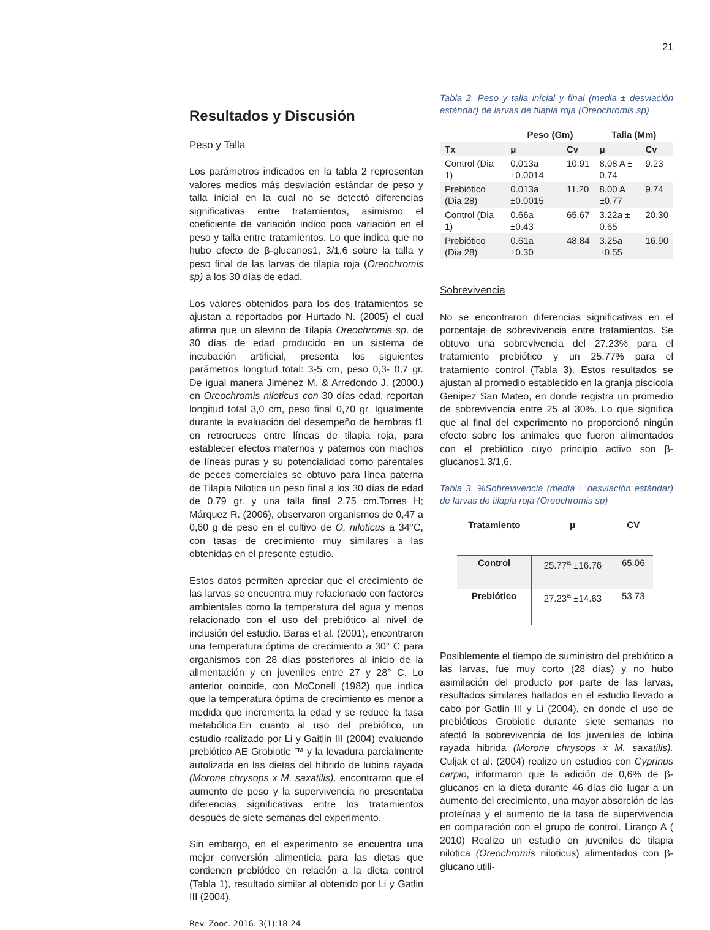21
Resultados y Discusión
Peso y Talla
Los parámetros indicados en la tabla 2 representan valores medios más desviación estándar de peso y talla inicial en la cual no se detectó diferencias significativas entre tratamientos, asimismo el coeficiente de variación indico poca variación en el peso y talla entre tratamientos. Lo que indica que no hubo efecto de β-glucanos1, 3/1,6 sobre la talla y peso final de las larvas de tilapia roja (Oreochromis sp) a los 30 días de edad.
Los valores obtenidos para los dos tratamientos se ajustan a reportados por Hurtado N. (2005) el cual afirma que un alevino de Tilapia Oreochromis sp. de 30 días de edad producido en un sistema de incubación artificial, presenta los siguientes parámetros longitud total: 3-5 cm, peso 0,3- 0,7 gr. De igual manera Jiménez M. & Arredondo J. (2000.) en Oreochromis niloticus con 30 días edad, reportan longitud total 3,0 cm, peso final 0,70 gr. Igualmente durante la evaluación del desempeño de hembras f1 en retrocruces entre líneas de tilapia roja, para establecer efectos maternos y paternos con machos de líneas puras y su potencialidad como parentales de peces comerciales se obtuvo para línea paterna de Tilapia Nilotica un peso final a los 30 días de edad de 0.79 gr. y una talla final 2.75 cm.Torres H; Márquez R. (2006), observaron organismos de 0,47 a 0,60 g de peso en el cultivo de O. niloticus a 34°C, con tasas de crecimiento muy similares a las obtenidas en el presente estudio.
Estos datos permiten apreciar que el crecimiento de las larvas se encuentra muy relacionado con factores ambientales como la temperatura del agua y menos relacionado con el uso del prebiótico al nivel de inclusión del estudio. Baras et al. (2001), encontraron una temperatura óptima de crecimiento a 30° C para organismos con 28 días posteriores al inicio de la alimentación y en juveniles entre 27 y 28° C. Lo anterior coincide, con McConell (1982) que indica que la temperatura óptima de crecimiento es menor a medida que incrementa la edad y se reduce la tasa metabólica.En cuanto al uso del prebiótico, un estudio realizado por Li y Gaitlin III (2004) evaluando prebiótico AE Grobiotic ™ y la levadura parcialmente autolizada en las dietas del hibrido de lubina rayada (Morone chrysops x M. saxatilis), encontraron que el aumento de peso y la supervivencia no presentaba diferencias significativas entre los tratamientos después de siete semanas del experimento.
Sin embargo, en el experimento se encuentra una mejor conversión alimenticia para las dietas que contienen prebiótico en relación a la dieta control (Tabla 1), resultado similar al obtenido por Li y Gatlin III (2004).
Rev. Zooc. 2016. 3(1):18-24
Tabla 2. Peso y talla inicial y final (media ± desviación estándar) de larvas de tilapia roja (Oreochromis sp)
| | Peso (Gm) | | Talla (Mm) | |
| --- | --- | --- | --- | --- |
| Tx | μ | Cv | μ | Cv |
| Control (Dia 1) | 0.013a ±0.0014 | 10.91 | 8.08 A ± 0.74 | 9.23 |
| Prebiótico (Dia 28) | 0.013a ±0.0015 | 11.20 | 8.00 A ±0.77 | 9.74 |
| Control (Dia 1) | 0.66a ±0.43 | 65.67 | 3.22a ± 0.65 | 20.30 |
| Prebiótico (Dia 28) | 0.61a ±0.30 | 48.84 | 3.25a ±0.55 | 16.90 |
Sobrevivencia
No se encontraron diferencias significativas en el porcentaje de sobrevivencia entre tratamientos. Se obtuvo una sobrevivencia del 27.23% para el tratamiento prebiótico y un 25.77% para el tratamiento control (Tabla 3). Estos resultados se ajustan al promedio establecido en la granja piscícola Genipez San Mateo, en donde registra un promedio de sobrevivencia entre 25 al 30%. Lo que significa que al final del experimento no proporcionó ningún efecto sobre los animales que fueron alimentados con el prebiótico cuyo principio activo son β-glucanos1,3/1,6.
Tabla 3. %Sobrevivencia (media ± desviación estándar) de larvas de tilapia roja (Oreochromis sp)
| Tratamiento | μ | CV |
| --- | --- | --- |
| Control | 25.77<sup>a</sup> ±16.76 | 65.06 |
| Prebiótico | 27.23<sup>a</sup> ±14.63 | 53.73 |
Posiblemente el tiempo de suministro del prebiótico a las larvas, fue muy corto (28 días) y no hubo asimilación del producto por parte de las larvas, resultados similares hallados en el estudio llevado a cabo por Gatlin III y Li (2004), en donde el uso de prebióticos Grobiotic durante siete semanas no afectó la sobrevivencia de los juveniles de lobina rayada hibrida (Morone chrysops x M. saxatilis). Culjak et al. (2004) realizo un estudios con Cyprinus carpio, informaron que la adición de 0,6% de β-glucanos en la dieta durante 46 días dio lugar a un aumento del crecimiento, una mayor absorción de las proteínas y el aumento de la tasa de supervivencia en comparación con el grupo de control. Liranço A ( 2010) Realizo un estudio en juveniles de tilapia nilotica (Oreochromis niloticus) alimentados con β-glucano utili-